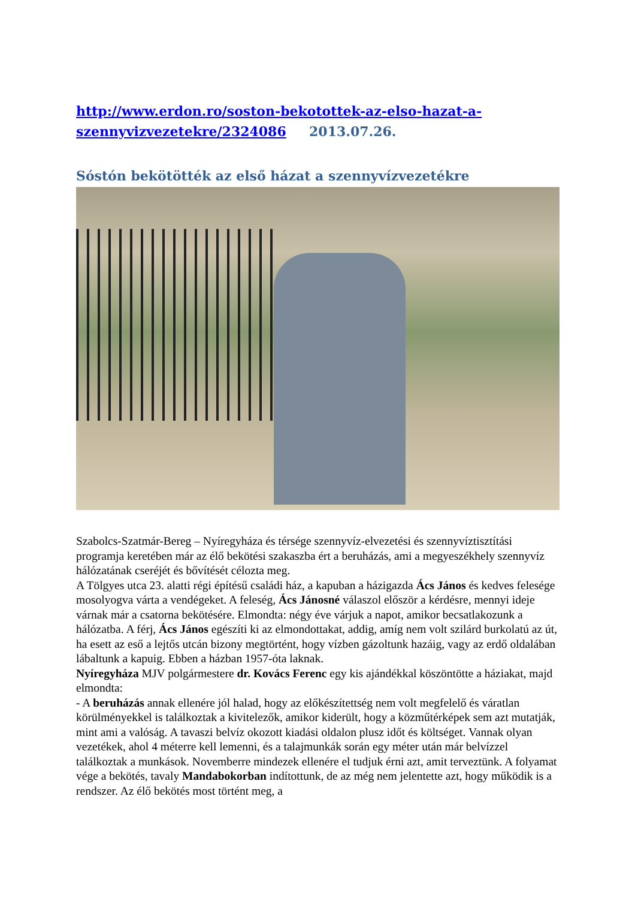http://www.erdon.ro/soston-bekotottek-az-elso-hazat-a-szennyvizvezetekre/2324086 2013.07.26.
Sóstón bekötötték az első házat a szennyvízvezetékre
Szabolcs-Szatmár-Bereg – Nyíregyháza és térsége szennyvíz-elvezetési és szennyvíztisztítási programja keretében már az élő bekötési szakaszba ért a beruházás, ami a megyeszékhely szennyvíz hálózatának cseréjét és bővítését célozta meg.
A Tölgyes utca 23. alatti régi építésű családi ház, a kapuban a házigazda Ács János és kedves felesége mosolyogva várta a vendégeket. A feleség, Ács Jánosné válaszol először a kérdésre, mennyi ideje várnak már a csatorna bekötésére. Elmondta: négy éve várjuk a napot, amikor becsatlakozunk a hálózatba. A férj, Ács János egészíti ki az elmondottakat, addig, amíg nem volt szilárd burkolatú az út, ha esett az eső a lejtős utcán bizony megtörtént, hogy vízben gázoltunk hazáig, vagy az erdő oldalában lábaltunk a kapuig. Ebben a házban 1957-óta laknak.
Nyíregyháza MJV polgármestere dr. Kovács Ferenc egy kis ajándékkal köszöntötte a háziakat, majd elmondta:
- A beruházás annak ellenére jól halad, hogy az előkészítettség nem volt megfelelő és váratlan körülményekkel is találkoztak a kivitelezők, amikor kiderült, hogy a közműtérképek sem azt mutatják, mint ami a valóság. A tavaszi belvíz okozott kiadási oldalon plusz időt és költséget. Vannak olyan vezetékek, ahol 4 méterre kell lemenni, és a talajmunkák során egy méter után már belvízzel találkoztak a munkások. Novemberre mindezek ellenére el tudjuk érni azt, amit terveztünk. A folyamat vége a bekötés, tavaly Mandabokorban indítottunk, de az még nem jelentette azt, hogy működik is a rendszer. Az élő bekötés most történt meg, a